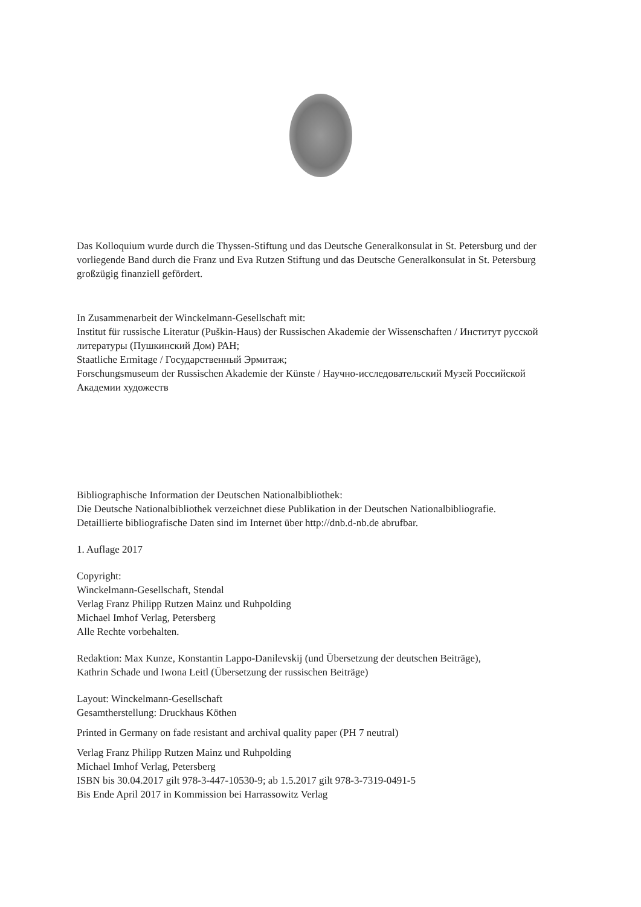Das Kolloquium wurde durch die Thyssen-Stiftung und das Deutsche Generalkonsulat in St. Petersburg und der vorliegende Band durch die Franz und Eva Rutzen Stiftung und das Deutsche Generalkonsulat in St. Petersburg großzügig finanziell gefördert.
In Zusammenarbeit der Winckelmann-Gesellschaft mit:
Institut für russische Literatur (Puškin-Haus) der Russischen Akademie der Wissenschaften / Институт русской литературы (Пушкинский Дом) РАН;
Staatliche Ermitage / Государственный Эрмитаж;
Forschungsmuseum der Russischen Akademie der Künste / Научно-исследовательский Музей Российской Академии художеств
Bibliographische Information der Deutschen Nationalbibliothek:
Die Deutsche Nationalbibliothek verzeichnet diese Publikation in der Deutschen Nationalbibliografie.
Detaillierte bibliografische Daten sind im Internet über http://dnb.d-nb.de abrufbar.
1. Auflage 2017
Copyright:
Winckelmann-Gesellschaft, Stendal
Verlag Franz Philipp Rutzen Mainz und Ruhpolding
Michael Imhof Verlag, Petersberg
Alle Rechte vorbehalten.
Redaktion: Max Kunze, Konstantin Lappo-Danilevskij (und Übersetzung der deutschen Beiträge),
Kathrin Schade und Iwona Leitl (Übersetzung der russischen Beiträge)
Layout: Winckelmann-Gesellschaft
Gesamtherstellung: Druckhaus Köthen
Printed in Germany on fade resistant and archival quality paper (PH 7 neutral)
Verlag Franz Philipp Rutzen Mainz und Ruhpolding
Michael Imhof Verlag, Petersberg
ISBN bis 30.04.2017 gilt 978-3-447-10530-9; ab 1.5.2017 gilt 978-3-7319-0491-5
Bis Ende April 2017 in Kommission bei Harrassowitz Verlag